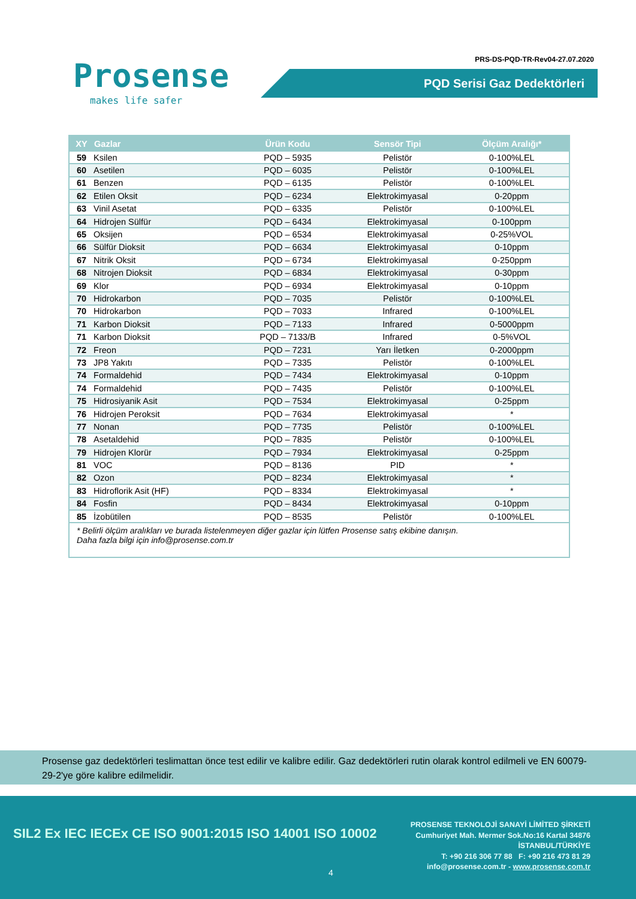Prosense
makes life safer
PRS-DS-PQD-TR-Rev04-27.07.2020
PQD Serisi Gaz Dedektörleri
| XY | Gazlar | Ürün Kodu | Sensör Tipi | Ölçüm Aralığı* |
| --- | --- | --- | --- | --- |
| 59 | Ksilen | PQD – 5935 | Pelistör | 0-100%LEL |
| 60 | Asetilen | PQD – 6035 | Pelistör | 0-100%LEL |
| 61 | Benzen | PQD – 6135 | Pelistör | 0-100%LEL |
| 62 | Etilen Oksit | PQD – 6234 | Elektrokimyasal | 0-20ppm |
| 63 | Vinil Asetat | PQD – 6335 | Pelistör | 0-100%LEL |
| 64 | Hidrojen Sülfür | PQD – 6434 | Elektrokimyasal | 0-100ppm |
| 65 | Oksijen | PQD – 6534 | Elektrokimyasal | 0-25%VOL |
| 66 | Sülfür Dioksit | PQD – 6634 | Elektrokimyasal | 0-10ppm |
| 67 | Nitrik Oksit | PQD – 6734 | Elektrokimyasal | 0-250ppm |
| 68 | Nitrojen Dioksit | PQD – 6834 | Elektrokimyasal | 0-30ppm |
| 69 | Klor | PQD – 6934 | Elektrokimyasal | 0-10ppm |
| 70 | Hidrokarbon | PQD – 7035 | Pelistör | 0-100%LEL |
| 70 | Hidrokarbon | PQD – 7033 | Infrared | 0-100%LEL |
| 71 | Karbon Dioksit | PQD – 7133 | Infrared | 0-5000ppm |
| 71 | Karbon Dioksit | PQD – 7133/B | Infrared | 0-5%VOL |
| 72 | Freon | PQD – 7231 | Yarı İletken | 0-2000ppm |
| 73 | JP8 Yakıtı | PQD – 7335 | Pelistör | 0-100%LEL |
| 74 | Formaldehid | PQD – 7434 | Elektrokimyasal | 0-10ppm |
| 74 | Formaldehid | PQD – 7435 | Pelistör | 0-100%LEL |
| 75 | Hidrosiyanik Asit | PQD – 7534 | Elektrokimyasal | 0-25ppm |
| 76 | Hidrojen Peroksit | PQD – 7634 | Elektrokimyasal | * |
| 77 | Nonan | PQD – 7735 | Pelistör | 0-100%LEL |
| 78 | Asetaldehid | PQD – 7835 | Pelistör | 0-100%LEL |
| 79 | Hidrojen Klorür | PQD – 7934 | Elektrokimyasal | 0-25ppm |
| 81 | VOC | PQD – 8136 | PID | * |
| 82 | Ozon | PQD – 8234 | Elektrokimyasal | * |
| 83 | Hidroflorik Asit (HF) | PQD – 8334 | Elektrokimyasal | * |
| 84 | Fosfin | PQD – 8434 | Elektrokimyasal | 0-10ppm |
| 85 | İzobütilen | PQD – 8535 | Pelistör | 0-100%LEL |
* Belirli ölçüm aralıkları ve burada listelenmeyen diğer gazlar için lütfen Prosense satış ekibine danışın.
Daha fazla bilgi için info@prosense.com.tr
Prosense gaz dedektörleri teslimattan önce test edilir ve kalibre edilir. Gaz dedektörleri rutin olarak kontrol edilmeli ve EN 60079-29-2'ye göre kalibre edilmelidir.
SIL2 Ex IEC IECEx CE ISO 9001:2015 ISO 14001 ISO 10002
PROSENSE TEKNOLOJİ SANAYİ LİMİTED ŞİRKETİ
Cumhuriyet Mah. Mermer Sok.No:16 Kartal 34876
İSTANBUL/TÜRKİYE
T: +90 216 306 77 88 F: +90 216 473 81 29
info@prosense.com.tr - www.prosense.com.tr
4